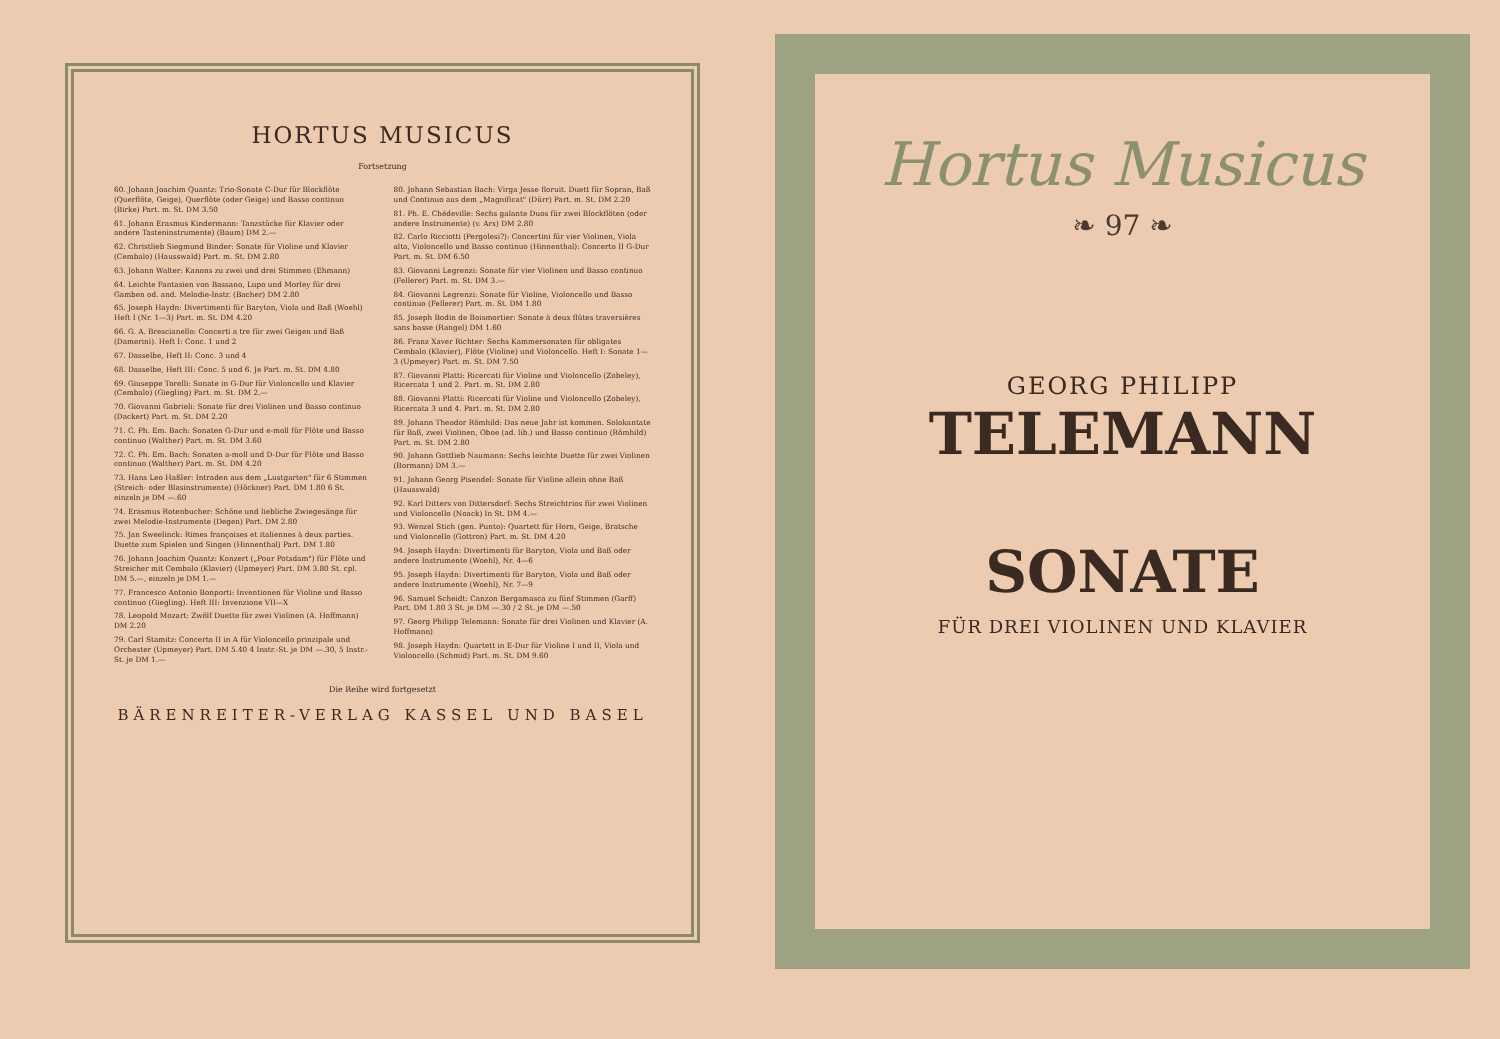HORTUS MUSICUS
Fortsetzung
60. Johann Joachim Quantz: Trio-Sonate C-Dur für Blockflöte (Querflöte, Geige), Querflöte (oder Geige) und Basso continuo (Birke) Part. m. St. DM 3.50
61. Johann Erasmus Kindermann: Tanzstücke für Klavier oder andere Tasteninstrumente) (Baum) DM 2.—
62. Christlieb Siegmund Binder: Sonate für Violine und Klavier (Cembalo) (Hausswald) Part. m. St. DM 2.80
63. Johann Walter: Kanons zu zwei und drei Stimmen (Ehmann)
64. Leichte Fantasien von Bassano, Lupo und Morley für drei Gamben od. and. Melodie-Instr. (Bacher) DM 2.80
65. Joseph Haydn: Divertimenti für Baryton, Viola und Baß (Woehl) Heft I (Nr. 1—3) Part. m. St. DM 4.20
66. G. A. Brescianello: Concerti a tre für zwei Geigen und Baß (Damerini). Heft I: Conc. 1 und 2
67. Dasselbe, Heft II: Conc. 3 und 4
68. Dasselbe, Heft III: Conc. 5 und 6. Je Part. m. St. DM 4.80
69. Giuseppe Torelli: Sonate in G-Dur für Violoncello und Klavier (Cembalo) (Giegling) Part. m. St. DM 2.—
70. Giovanni Gabrieli: Sonate für drei Violinen und Basso continuo (Dackert) Part. m. St. DM 2.20
71. C. Ph. Em. Bach: Sonaten G-Dur und e-moll für Flöte und Basso continuo (Walther) Part. m. St. DM 3.60
72. C. Ph. Em. Bach: Sonaten a-moll und D-Dur für Flöte und Basso continuo (Walther) Part. m. St. DM 4.20
73. Hans Leo Haßler: Intraden aus dem „Lustgarten" für 6 Stimmen (Streich- oder Blasinstrumente) (Höckner) Part. DM 1.80 6 St. einzeln je DM —.60
74. Erasmus Rotenbucher: Schöne und liebliche Zwiegesänge für zwei Melodie-Instrumente (Degen) Part. DM 2.80
75. Jan Sweelinck: Rimes françoises et italiennes à deux parties. Duette zum Spielen und Singen (Hinnenthal) Part. DM 1.80
76. Johann Joachim Quantz: Konzert („Pour Potsdam") für Flöte und Streicher mit Cembalo (Klavier) (Upmeyer) Part. DM 3.80 St. cpl. DM 5.—, einzeln je DM 1.—
77. Francesco Antonio Bonporti: Inventionen für Violine und Basso continuo (Giegling). Heft III: Invenzione VII—X
78. Leopold Mozart: Zwölf Duette für zwei Violinen (A. Hoffmann) DM 2.20
79. Carl Stamitz: Concerto II in A für Violoncello prinzipale und Orchester (Upmeyer) Part. DM 5.40 4 Instr.-St. je DM —.30, 5 Instr.-St. je DM 1.—
80. Johann Sebastian Bach: Virga Jesse floruit. Duett für Sopran, Baß und Continuo aus dem „Magnificat" (Dürr) Part. m. St. DM 2.20
81. Ph. E. Chédeville: Sechs galante Duos für zwei Blockflöten (oder andere Instrumente) (v. Arx) DM 2.80
82. Carlo Ricciotti (Pergolesi?): Concertini für vier Violinen, Viola alta, Violoncello und Basso continuo (Hinnenthal): Concerto II G-Dur Part. m. St. DM 6.50
83. Giovanni Legrenzi: Sonate für vier Violinen und Basso continuo (Fellerer) Part. m. St. DM 3.—
84. Giovanni Legrenzi: Sonate für Violine, Violoncello und Basso continuo (Fellerer) Part. m. St. DM 1.80
85. Joseph Bodin de Boismortier: Sonate à deux flûtes traversières sans basse (Rangel) DM 1.60
86. Franz Xaver Richter: Sechs Kammersonaten für obligates Cembalo (Klavier), Flöte (Violine) und Violoncello. Heft I: Sonate 1—3 (Upmeyer) Part. m. St. DM 7.50
87. Giovanni Platti: Ricercati für Violine und Violoncello (Zobeley), Ricercata 1 und 2. Part. m. St. DM 2.80
88. Giovanni Platti: Ricercati für Violine und Violoncello (Zobeley), Ricercata 3 und 4. Part. m. St. DM 2.80
89. Johann Theodor Römhild: Das neue Jahr ist kommen. Solokantate für Baß, zwei Violinen, Oboe (ad. lib.) und Basso continuo (Römhild) Part. m. St. DM 2.80
90. Johann Gottlieb Naumann: Sechs leichte Duette für zwei Violinen (Bormann) DM 3.—
91. Johann Georg Pisendel: Sonate für Violine allein ohne Baß (Hausswald)
92. Karl Ditters von Dittersdorf: Sechs Streichtrios für zwei Violinen und Violoncello (Noack) In St. DM 4.—
93. Wenzel Stich (gen. Punto): Quartett für Horn, Geige, Bratsche und Violoncello (Gottron) Part. m. St. DM 4.20
94. Joseph Haydn: Divertimenti für Baryton, Viola und Baß oder andere Instrumente (Woehl), Nr. 4—6
95. Joseph Haydn: Divertimenti für Baryton, Viola und Baß oder andere Instrumente (Woehl), Nr. 7—9
96. Samuel Scheidt: Canzon Bergamasca zu fünf Stimmen (Garff) Part. DM 1.80 3 St. je DM —.30 / 2 St. je DM —.50
97. Georg Philipp Telemann: Sonate für drei Violinen und Klavier (A. Hoffmann)
98. Joseph Haydn: Quartett in E-Dur für Violine I und II, Viola und Violoncello (Schmid) Part. m. St. DM 9.60
Die Reihe wird fortgesetzt
BÄRENREITER-VERLAG KASSEL UND BASEL
Hortus Musicus
❧ 97 ❧
GEORG PHILIPP
TELEMANN
SONATE
FÜR DREI VIOLINEN UND KLAVIER